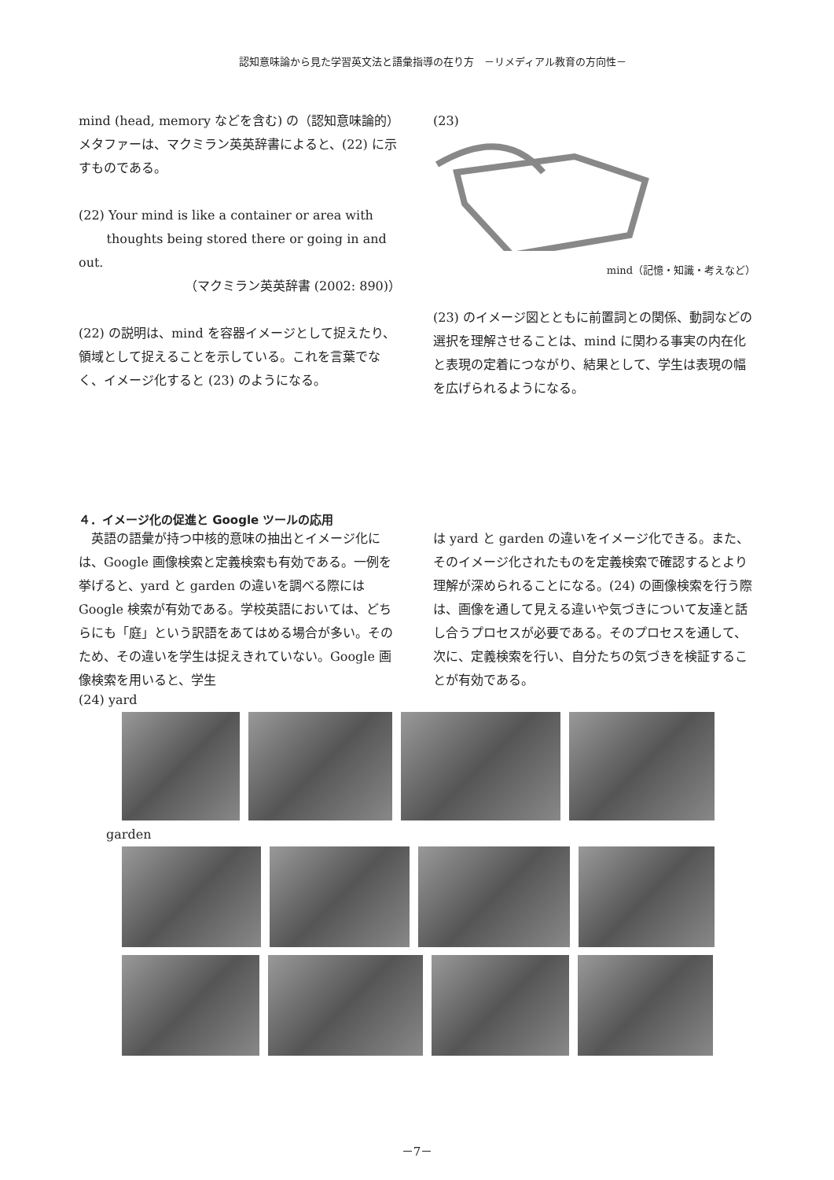認知意味論から見た学習英文法と語彙指導の在り方　－リメディアル教育の方向性－
mind (head, memory などを含む) の（認知意味論的）メタファーは、マクミラン英英辞書によると、(22) に示すものである。
(22) Your mind is like a container or area with
thoughts being stored there or going in and out.
（マクミラン英英辞書 (2002: 890)）
(22) の説明は、mind を容器イメージとして捉えたり、領域として捉えることを示している。これを言葉でなく、イメージ化すると (23) のようになる。
(23)
mind（記憶・知識・考えなど）
(23) のイメージ図とともに前置詞との関係、動詞などの選択を理解させることは、mind に関わる事実の内在化と表現の定着につながり、結果として、学生は表現の幅を広げられるようになる。
４．イメージ化の促進と Google ツールの応用
　英語の語彙が持つ中核的意味の抽出とイメージ化には、Google 画像検索と定義検索も有効である。一例を挙げると、yard と garden の違いを調べる際には Google 検索が有効である。学校英語においては、どちらにも「庭」という訳語をあてはめる場合が多い。そのため、その違いを学生は捉えきれていない。Google 画像検索を用いると、学生
は yard と garden の違いをイメージ化できる。また、そのイメージ化されたものを定義検索で確認するとより理解が深められることになる。(24) の画像検索を行う際は、画像を通して見える違いや気づきについて友達と話し合うプロセスが必要である。そのプロセスを通して、次に、定義検索を行い、自分たちの気づきを検証することが有効である。
(24) yard
garden
－7－